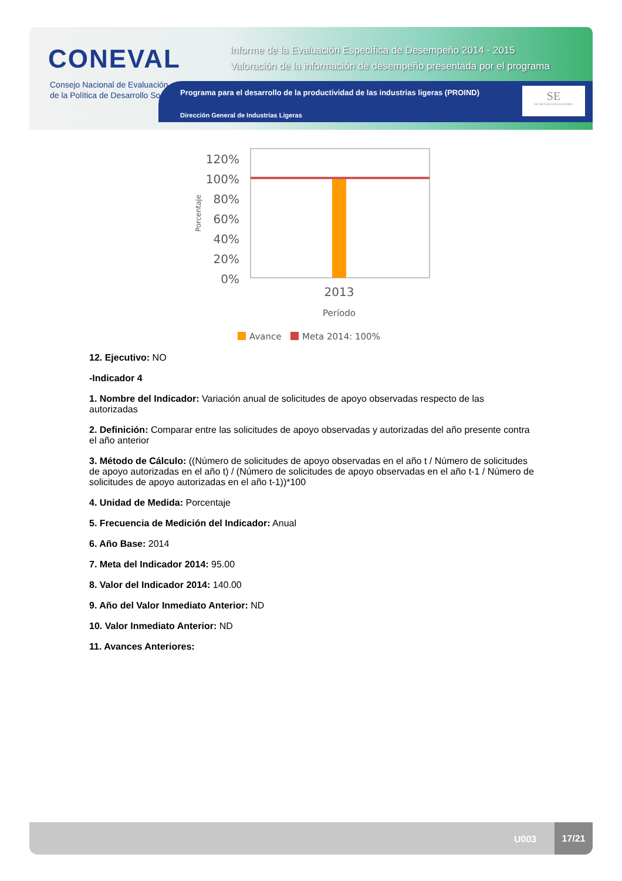CONEVAL
Consejo Nacional de Evaluación
de la Política de Desarrollo Social
Informe de la Evaluación Específica de Desempeño 2014 - 2015
Valoración de la información de desempeño presentada por el programa
Programa para el desarrollo de la productividad de las industrias ligeras (PROIND)
Dirección General de Industrias Ligeras
SE
SECRETARÍA DE ECONOMÍA
120%
100%
80%
60%
40%
20%
0%
2013
Período
Porcentaje
Avance
Meta 2014: 100%
12. Ejecutivo: NO
-Indicador 4
1. Nombre del Indicador: Variación anual de solicitudes de apoyo observadas respecto de las autorizadas
2. Definición: Comparar entre las solicitudes de apoyo observadas y autorizadas del año presente contra el año anterior
3. Método de Cálculo: ((Número de solicitudes de apoyo observadas en el año t / Número de solicitudes de apoyo autorizadas en el año t) / (Número de solicitudes de apoyo observadas en el año t-1 / Número de solicitudes de apoyo autorizadas en el año t-1))*100
4. Unidad de Medida: Porcentaje
5. Frecuencia de Medición del Indicador: Anual
6. Año Base: 2014
7. Meta del Indicador 2014: 95.00
8. Valor del Indicador 2014: 140.00
9. Año del Valor Inmediato Anterior: ND
10. Valor Inmediato Anterior: ND
11. Avances Anteriores:
U003
17/21